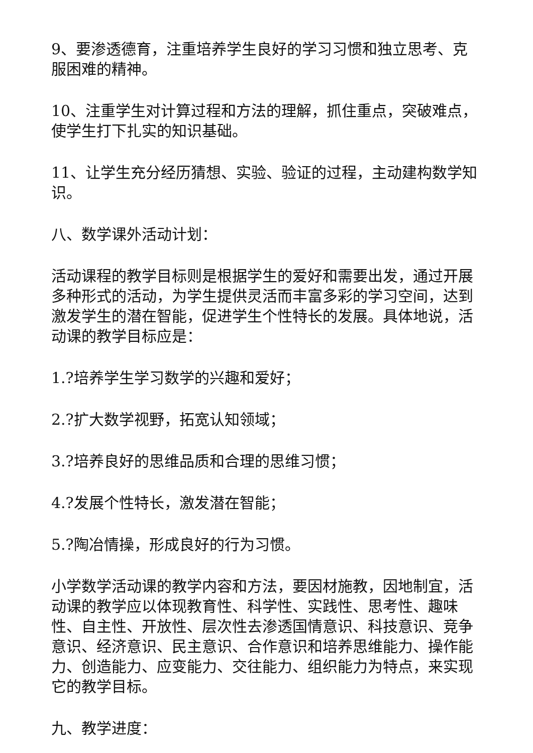9、要渗透德育，注重培养学生良好的学习习惯和独立思考、克服困难的精神。
10、注重学生对计算过程和方法的理解，抓住重点，突破难点，使学生打下扎实的知识基础。
11、让学生充分经历猜想、实验、验证的过程，主动建构数学知识。
八、数学课外活动计划：
活动课程的教学目标则是根据学生的爱好和需要出发，通过开展多种形式的活动，为学生提供灵活而丰富多彩的学习空间，达到激发学生的潜在智能，促进学生个性特长的发展。具体地说，活动课的教学目标应是：
1.?培养学生学习数学的兴趣和爱好；
2.?扩大数学视野，拓宽认知领域；
3.?培养良好的思维品质和合理的思维习惯；
4.?发展个性特长，激发潜在智能；
5.?陶冶情操，形成良好的行为习惯。
小学数学活动课的教学内容和方法，要因材施教，因地制宜，活动课的教学应以体现教育性、科学性、实践性、思考性、趣味性、自主性、开放性、层次性去渗透国情意识、科技意识、竞争意识、经济意识、民主意识、合作意识和培养思维能力、操作能力、创造能力、应变能力、交往能力、组织能力为特点，来实现它的教学目标。
九、教学进度：